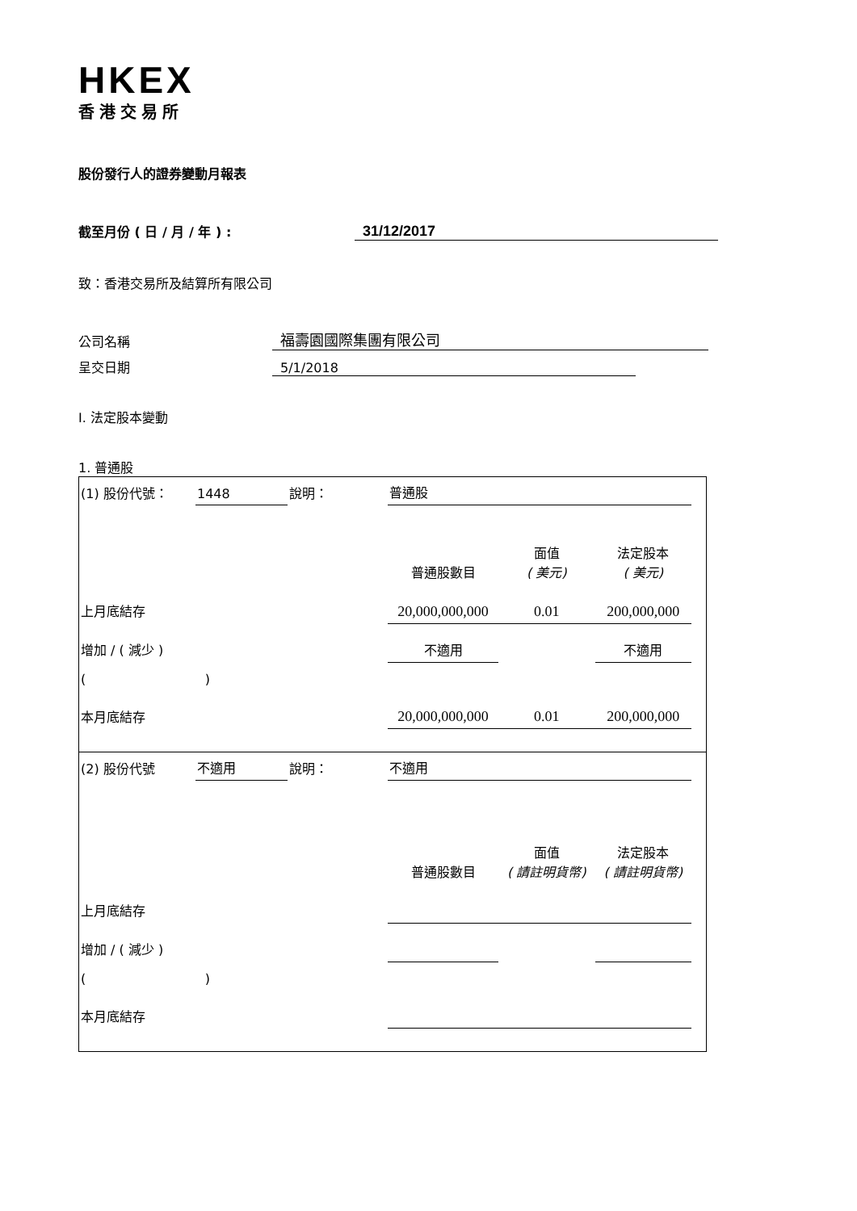HKEX
香港交易所
股份發行人的證券變動月報表
截至月份 ( 日 / 月 / 年 ) : 31/12/2017
致：香港交易所及結算所有限公司
公司名稱 福壽園國際集團有限公司
呈交日期 5/1/2018
I. 法定股本變動
1. 普通股
| (1) 股份代號： | 1448 | 說明： | 普通股 | | | |
| | | | 普通股數目 | 面值 ( 美元) | 法定股本 ( 美元) | |
| 上月底結存 | | | 20,000,000,000 | 0.01 | 200,000,000 | |
| 增加 / ( 減少 ) | | | 不適用 | | 不適用 | |
| ( ) | | | | | | |
| 本月底結存 | | | 20,000,000,000 | 0.01 | 200,000,000 | |
| (2) 股份代號 | 不適用 | 說明： | 不適用 | | | |
| | | | 普通股數目 | 面值 ( 請註明貨幣) | 法定股本 ( 請註明貨幣) | |
| 上月底結存 | | | | | | |
| 增加 / ( 減少 ) | | | | | | |
| ( ) | | | | | | |
| 本月底結存 | | | | | | |